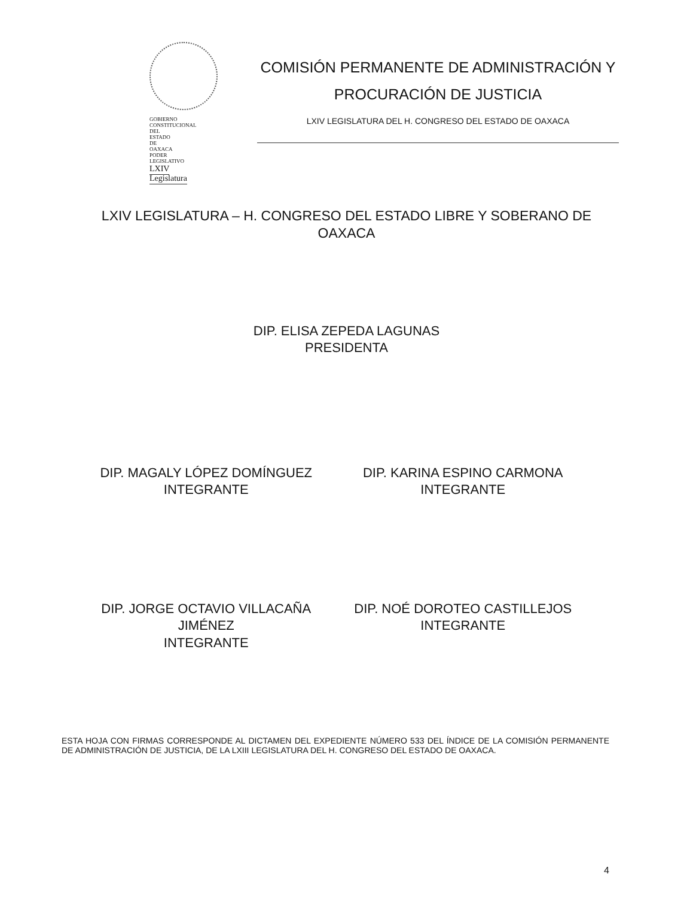GOBIERNO CONSTITUCIONAL DEL ESTADO DE OAXACA
PODER LEGISLATIVO
LXIV Legislatura
COMISIÓN PERMANENTE DE ADMINISTRACIÓN Y PROCURACIÓN DE JUSTICIA
LXIV LEGISLATURA DEL H. CONGRESO DEL ESTADO DE OAXACA
LXIV LEGISLATURA – H. CONGRESO DEL ESTADO LIBRE Y SOBERANO DE OAXACA
DIP. ELISA ZEPEDA LAGUNAS
PRESIDENTA
DIP. MAGALY LÓPEZ DOMÍNGUEZ
INTEGRANTE
DIP. KARINA ESPINO CARMONA
INTEGRANTE
DIP. JORGE OCTAVIO VILLACAÑA JIMÉNEZ
INTEGRANTE
DIP. NOÉ DOROTEO CASTILLEJOS
INTEGRANTE
ESTA HOJA CON FIRMAS CORRESPONDE AL DICTAMEN DEL EXPEDIENTE NÚMERO 533 DEL ÍNDICE DE LA COMISIÓN PERMANENTE DE ADMINISTRACIÓN DE JUSTICIA, DE LA LXIII LEGISLATURA DEL H. CONGRESO DEL ESTADO DE OAXACA.
4